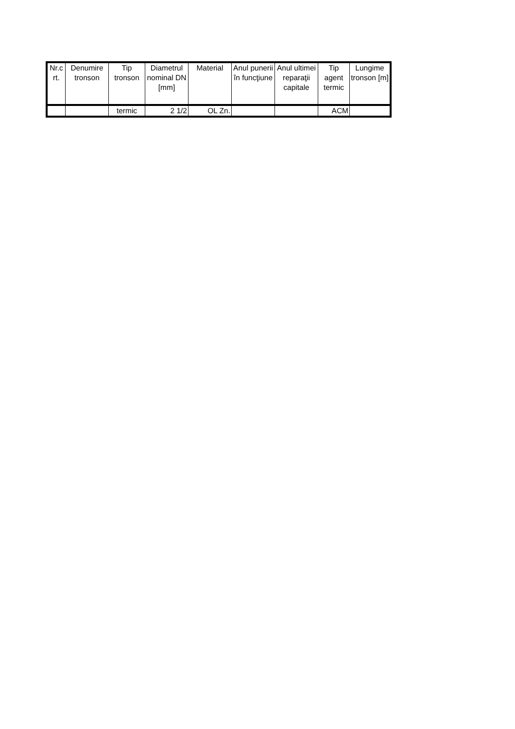| Nr.c rt. | Denumire tronson | Tip tronson | Diametrul nominal DN [mm] | Material | Anul punerii în funcţiune | Anul ultimei reparaţii capitale | Tip agent termic | Lungime tronson [m] |
| --- | --- | --- | --- | --- | --- | --- | --- | --- |
| | | termic | 2 1/2 | OL Zn. | | | ACM | |